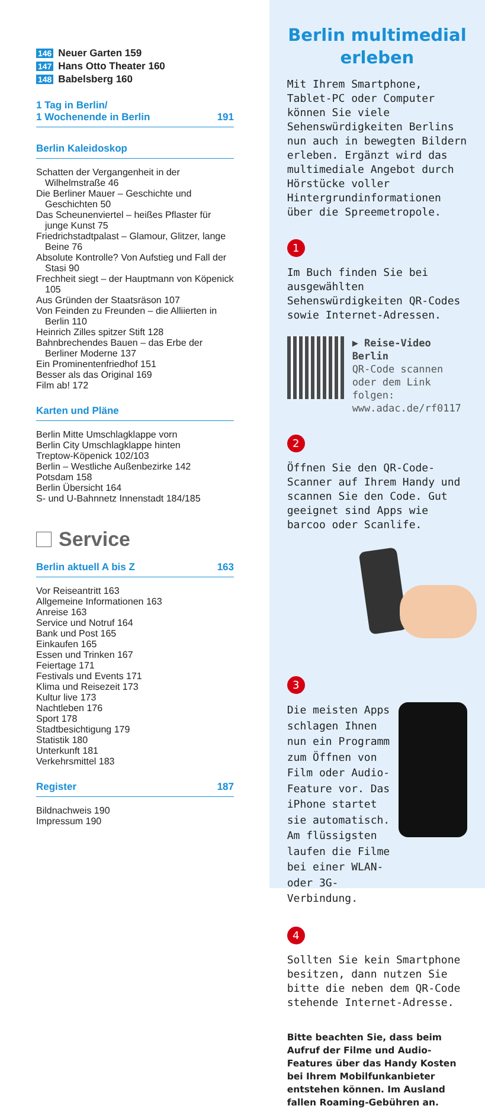146 Neuer Garten 159
147 Hans Otto Theater 160
148 Babelsberg 160
1 Tag in Berlin/
1 Wochenende in Berlin 191
Berlin Kaleidoskop
Schatten der Vergangenheit in der Wilhelmstraße 46
Die Berliner Mauer – Geschichte und Geschichten 50
Das Scheunenviertel – heißes Pflaster für junge Kunst 75
Friedrichstadtpalast – Glamour, Glitzer, lange Beine 76
Absolute Kontrolle? Von Aufstieg und Fall der Stasi 90
Frechheit siegt – der Hauptmann von Köpenick 105
Aus Gründen der Staatsräson 107
Von Feinden zu Freunden – die Alliierten in Berlin 110
Heinrich Zilles spitzer Stift 128
Bahnbrechendes Bauen – das Erbe der Berliner Moderne 137
Ein Prominentenfriedhof 151
Besser als das Original 169
Film ab! 172
Karten und Pläne
Berlin Mitte Umschlagklappe vorn
Berlin City Umschlagklappe hinten
Treptow-Köpenick 102/103
Berlin – Westliche Außenbezirke 142
Potsdam 158
Berlin Übersicht 164
S- und U-Bahnnetz Innenstadt 184/185
Service
Berlin aktuell A bis Z 163
Vor Reiseantritt 163
Allgemeine Informationen 163
Anreise 163
Service und Notruf 164
Bank und Post 165
Einkaufen 165
Essen und Trinken 167
Feiertage 171
Festivals und Events 171
Klima und Reisezeit 173
Kultur live 173
Nachtleben 176
Sport 178
Stadtbesichtigung 179
Statistik 180
Unterkunft 181
Verkehrsmittel 183
Register 187
Bildnachweis 190
Impressum 190
Berlin multimedial erleben
Mit Ihrem Smartphone, Tablet-PC oder Computer können Sie viele Sehenswürdigkeiten Berlins nun auch in bewegten Bildern erleben. Ergänzt wird das multimediale Angebot durch Hörstücke voller Hintergrundinformationen über die Spreemetropole.
1
Im Buch finden Sie bei ausgewählten Sehenswürdigkeiten QR-Codes sowie Internet-Adressen.
▶ Reise-Video
Berlin
QR-Code scannen
oder dem Link folgen:
www.adac.de/rf0117
2
Öffnen Sie den QR-Code-Scanner auf Ihrem Handy und scannen Sie den Code. Gut geeignet sind Apps wie barcoo oder Scanlife.
3
Die meisten Apps schlagen Ihnen nun ein Programm zum Öffnen von Film oder Audio-Feature vor. Das iPhone startet sie automatisch. Am flüssigsten laufen die Filme bei einer WLAN- oder 3G-Verbindung.
4
Sollten Sie kein Smartphone besitzen, dann nutzen Sie bitte die neben dem QR-Code stehende Internet-Adresse.
Bitte beachten Sie, dass beim Aufruf der Filme und Audio-Features über das Handy Kosten bei Ihrem Mobilfunkanbieter entstehen können. Im Ausland fallen Roaming-Gebühren an.